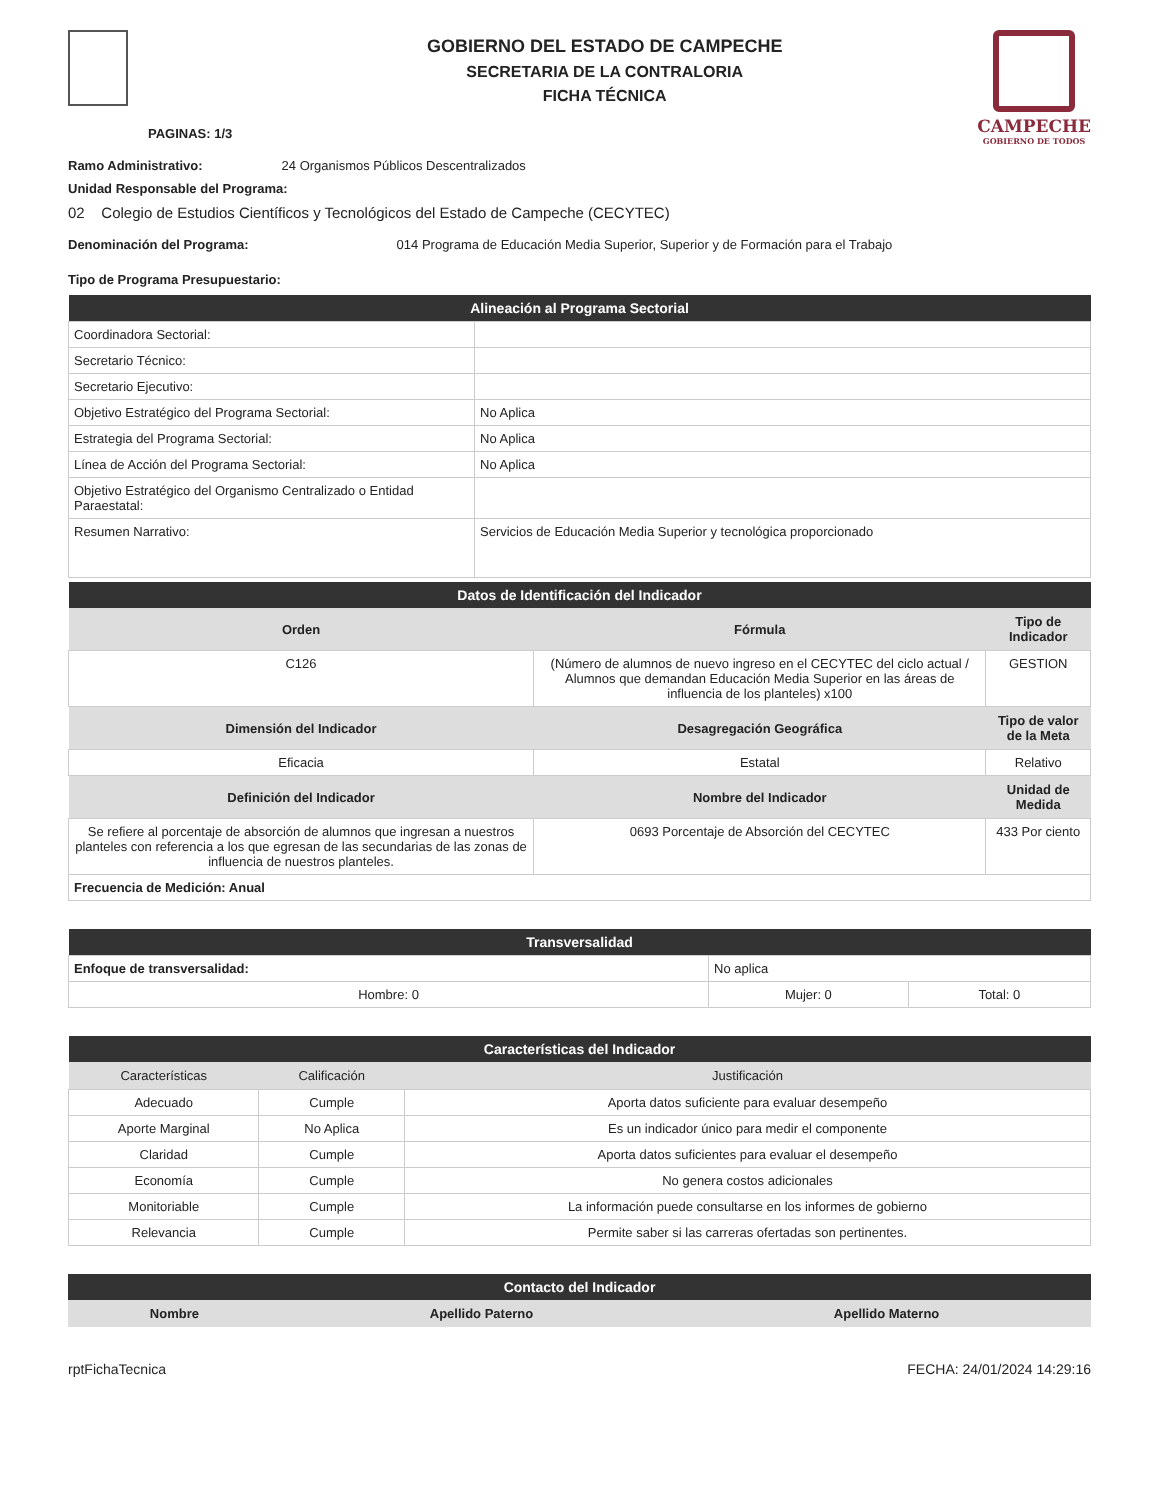PAGINAS: 1/3
GOBIERNO DEL ESTADO DE CAMPECHE
SECRETARIA DE LA CONTRALORIA
FICHA TÉCNICA
CAMPECHE
GOBIERNO DE TODOS
Ramo Administrativo: 24 Organismos Públicos Descentralizados
Unidad Responsable del Programa:
02 Colegio de Estudios Científicos y Tecnológicos del Estado de Campeche (CECYTEC)
Denominación del Programa: 014 Programa de Educación Media Superior, Superior y de Formación para el Trabajo
Tipo de Programa Presupuestario:
| Alineación al Programa Sectorial | |
| --- | --- |
| Coordinadora Sectorial: | |
| Secretario Técnico: | |
| Secretario Ejecutivo: | |
| Objetivo Estratégico del Programa Sectorial: | No Aplica |
| Estrategia del Programa Sectorial: | No Aplica |
| Línea de Acción del Programa Sectorial: | No Aplica |
| Objetivo Estratégico del Organismo Centralizado o Entidad Paraestatal: | |
| Resumen Narrativo: | Servicios de Educación Media Superior y tecnológica proporcionado |
| Datos de Identificación del Indicador | | |
| --- | --- | --- |
| Orden | Fórmula | Tipo de Indicador |
| C126 | (Número de alumnos de nuevo ingreso en el CECYTEC del ciclo actual / Alumnos que demandan Educación Media Superior en las áreas de influencia de los planteles) x100 | GESTION |
| Dimensión del Indicador | Desagregación Geográfica | Tipo de valor de la Meta |
| Eficacia | Estatal | Relativo |
| Definición del Indicador | Nombre del Indicador | Unidad de Medida |
| Se refiere al porcentaje de absorción de alumnos que ingresan a nuestros planteles con referencia a los que egresan de las secundarias de las zonas de influencia de nuestros planteles. | 0693 Porcentaje de Absorción del CECYTEC | 433 Por ciento |
| Frecuencia de Medición: Anual | | |
| Transversalidad | | |
| --- | --- | --- |
| Enfoque de transversalidad: | No aplica | |
| Hombre: 0 | Mujer: 0 | Total: 0 |
| Características del Indicador | | |
| --- | --- | --- |
| Características | Calificación | Justificación |
| Adecuado | Cumple | Aporta datos suficiente para evaluar desempeño |
| Aporte Marginal | No Aplica | Es un indicador único para medir el componente |
| Claridad | Cumple | Aporta datos suficientes para evaluar el desempeño |
| Economía | Cumple | No genera costos adicionales |
| Monitoriable | Cumple | La información puede consultarse en los informes de gobierno |
| Relevancia | Cumple | Permite saber si las carreras ofertadas son pertinentes. |
| Contacto del Indicador | | |
| --- | --- | --- |
| Nombre | Apellido Paterno | Apellido Materno |
rptFichaTecnica FECHA: 24/01/2024 14:29:16